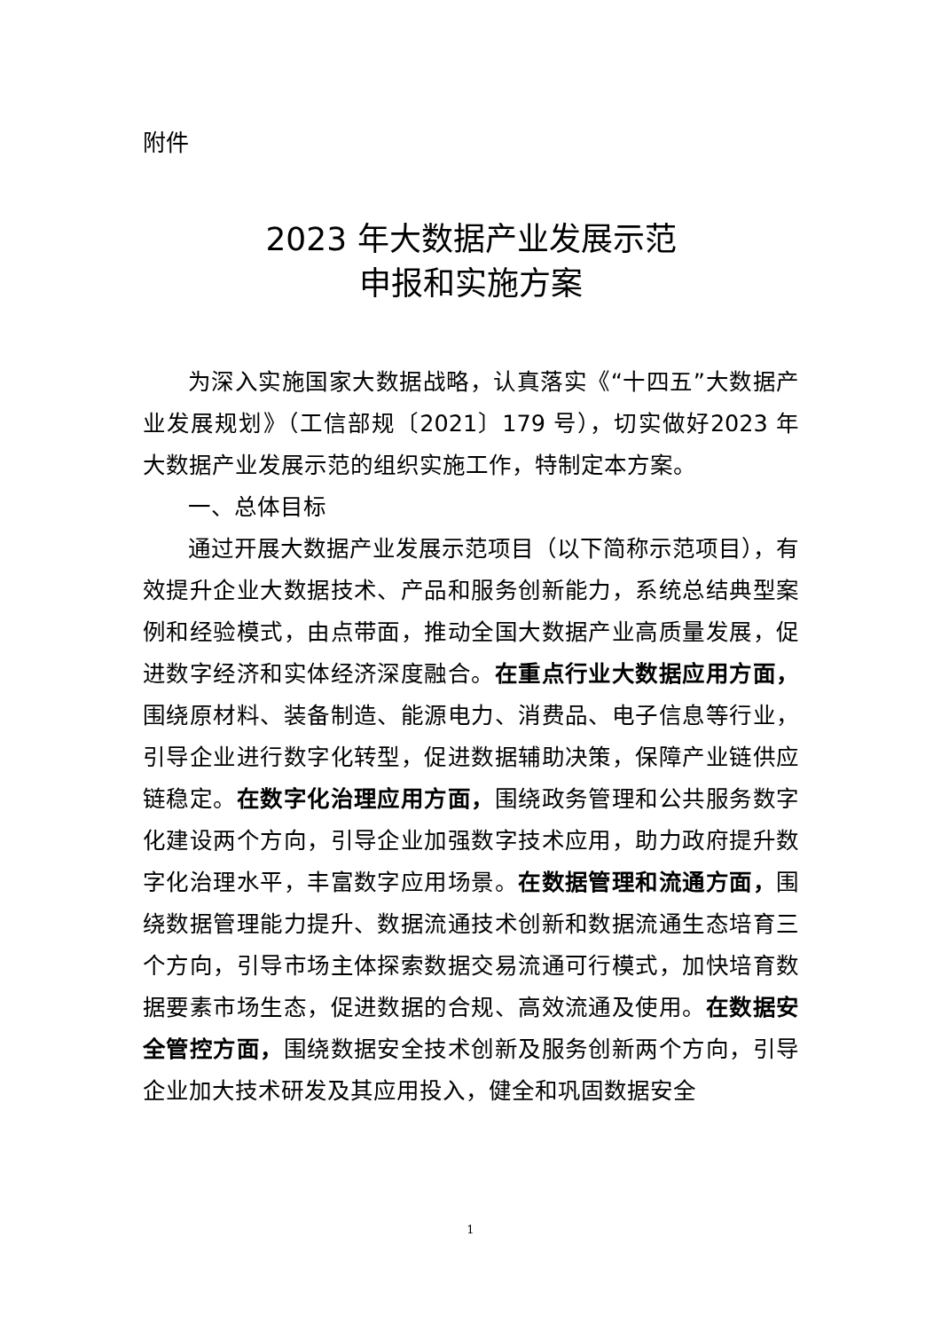附件
2023 年大数据产业发展示范
申报和实施方案
为深入实施国家大数据战略，认真落实《“十四五”大数据产业发展规划》（工信部规〔2021〕179 号），切实做好2023 年大数据产业发展示范的组织实施工作，特制定本方案。
一、总体目标
通过开展大数据产业发展示范项目（以下简称示范项目），有效提升企业大数据技术、产品和服务创新能力，系统总结典型案例和经验模式，由点带面，推动全国大数据产业高质量发展，促进数字经济和实体经济深度融合。在重点行业大数据应用方面，围绕原材料、装备制造、能源电力、消费品、电子信息等行业，引导企业进行数字化转型，促进数据辅助决策，保障产业链供应链稳定。在数字化治理应用方面，围绕政务管理和公共服务数字化建设两个方向，引导企业加强数字技术应用，助力政府提升数字化治理水平，丰富数字应用场景。在数据管理和流通方面，围绕数据管理能力提升、数据流通技术创新和数据流通生态培育三个方向，引导市场主体探索数据交易流通可行模式，加快培育数据要素市场生态，促进数据的合规、高效流通及使用。在数据安全管控方面，围绕数据安全技术创新及服务创新两个方向，引导企业加大技术研发及其应用投入，健全和巩固数据安全
1